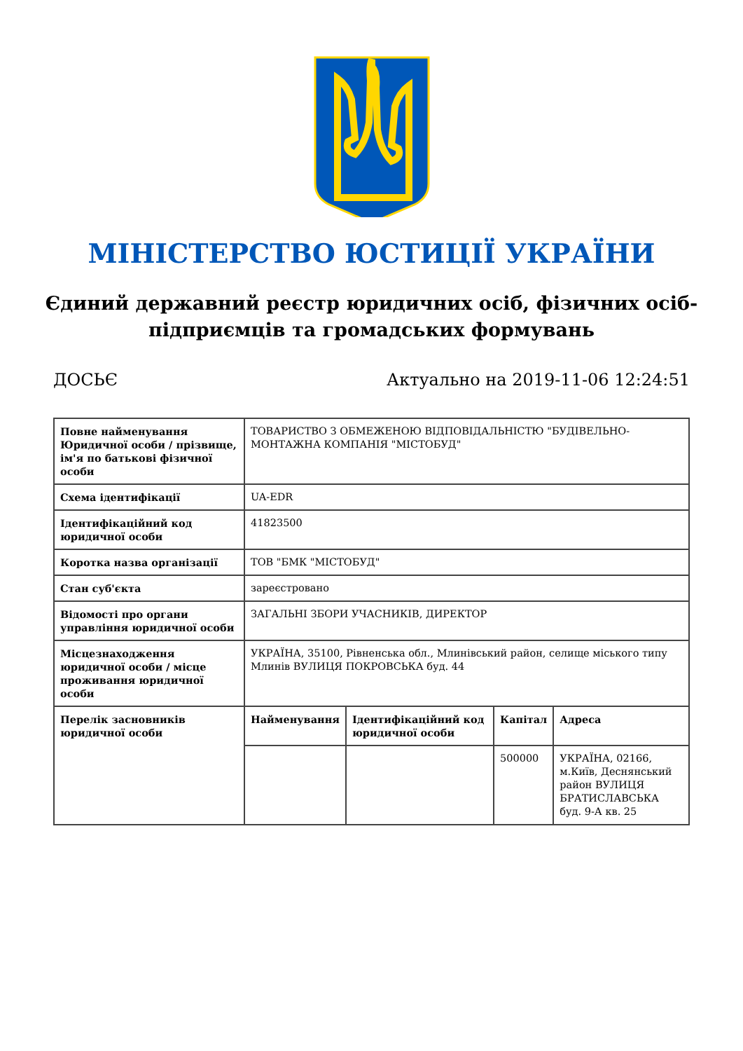МІНІСТЕРСТВО ЮСТИЦІЇ УКРАЇНИ
Єдиний державний реєстр юридичних осіб, фізичних осіб-підприємців та громадських формувань
ДОСЬЄ Актуально на 2019-11-06 12:24:51
| Повне найменування Юридичної особи / прізвище, ім'я по батькові фізичної особи | ТОВАРИСТВО З ОБМЕЖЕНОЮ ВІДПОВІДАЛЬНІСТЮ "БУДІВЕЛЬНО-МОНТАЖНА КОМПАНІЯ "МІСТОБУД" | | | |
| Схема ідентифікації | UA-EDR | | | |
| Ідентифікаційний код юридичної особи | 41823500 | | | |
| Коротка назва організації | ТОВ "БМК "МІСТОБУД" | | | |
| Стан суб'єкта | зареєстровано | | | |
| Відомості про органи управління юридичної особи | ЗАГАЛЬНІ ЗБОРИ УЧАСНИКІВ, ДИРЕКТОР | | | |
| Місцезнаходження юридичної особи / місце проживання юридичної особи | УКРАЇНА, 35100, Рівненська обл., Млинівський район, селище міського типу Млинів ВУЛИЦЯ ПОКРОВСЬКА буд. 44 | | | |
| Перелік засновників юридичної особи | Найменування | Ідентифікаційний код юридичної особи | Капітал | Адреса |
| | | | 500000 | УКРАЇНА, 02166, м.Київ, Деснянський район ВУЛИЦЯ БРАТИСЛАВСЬКА буд. 9-А кв. 25 |